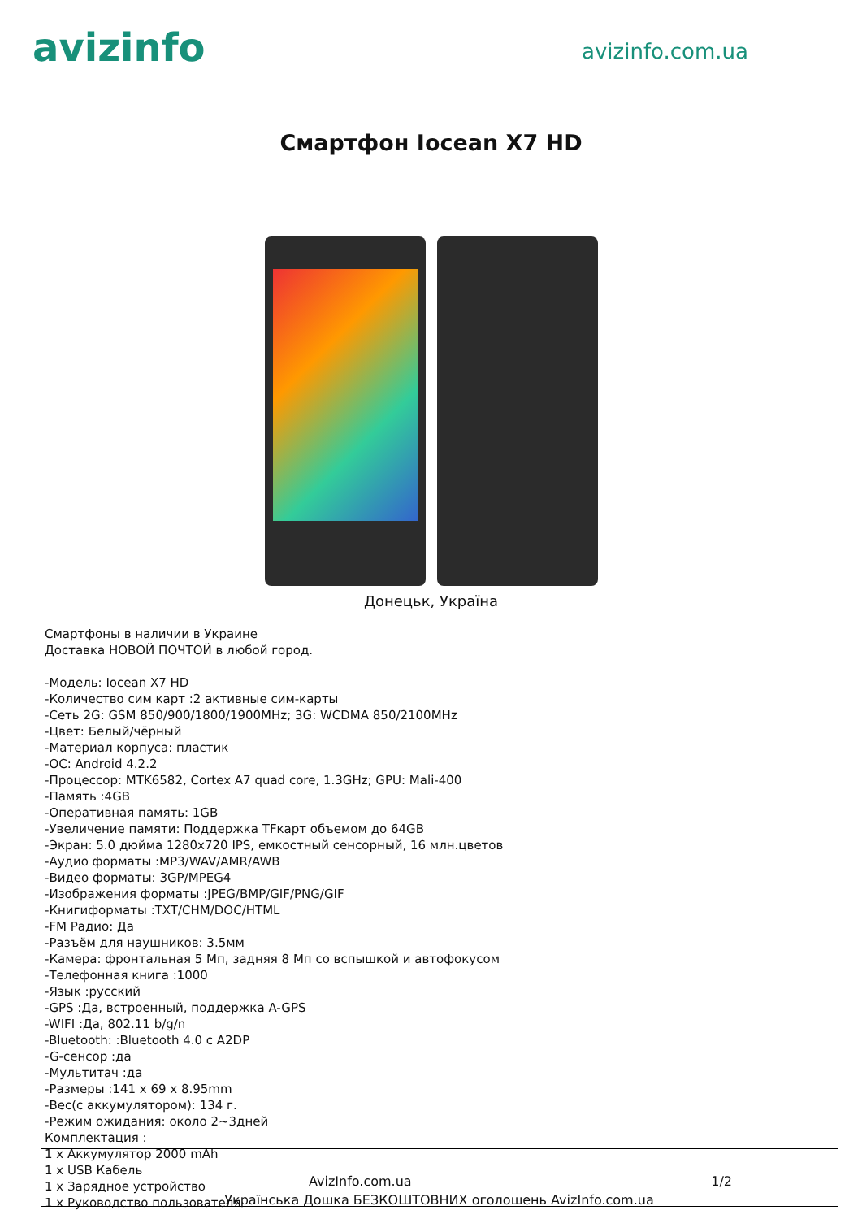avizinfo
avizinfo.com.ua
Смартфон Iocean X7 HD
Донецьк, Україна
Смартфоны в наличии в Украине
Доставка НОВОЙ ПОЧТОЙ в любой город.
-Модель: Iocean X7 HD
-Количество сим карт :2 активные сим-карты
-Сеть 2G: GSM 850/900/1800/1900MHz; 3G: WCDMA 850/2100MHz
-Цвет: Белый/чёрный
-Материал корпуса: пластик
-ОС: Android 4.2.2
-Процессор: MTK6582, Cortex A7 quad core, 1.3GHz; GPU: Mali-400
-Память :4GB
-Оперативная память: 1GB
-Увеличение памяти: Поддержка TFкарт объемом до 64GB
-Экран: 5.0 дюйма 1280x720 IPS, емкостный сенсорный, 16 млн.цветов
-Аудио форматы :MP3/WAV/AMR/AWB
-Видео форматы: 3GP/MPEG4
-Изображения форматы :JPEG/BMP/GIF/PNG/GIF
-Книгиформаты :TXT/CHM/DOC/HTML
-FM Радио: Да
-Разъём для наушников: 3.5мм
-Камера: фронтальная 5 Мп, задняя 8 Мп со вспышкой и автофокусом
-Телефонная книга :1000
-Язык :русский
-GPS :Да, встроенный, поддержка A-GPS
-WIFI :Да, 802.11 b/g/n
-Bluetooth: :Bluetooth 4.0 с A2DP
-G-сенсор :да
-Мультитач :да
-Размеры :141 x 69 x 8.95mm
-Вес(с аккумулятором): 134 г.
-Режим ожидания: около 2~3дней
Комплектация :
1 x Аккумулятор 2000 mAh
1 x USB Кабель
1 x Зарядное устройство
1 x Руководство пользователя
AvizInfo.com.ua 1/2
Українська Дошка БЕЗКОШТОВНИХ оголошень AvizInfo.com.ua